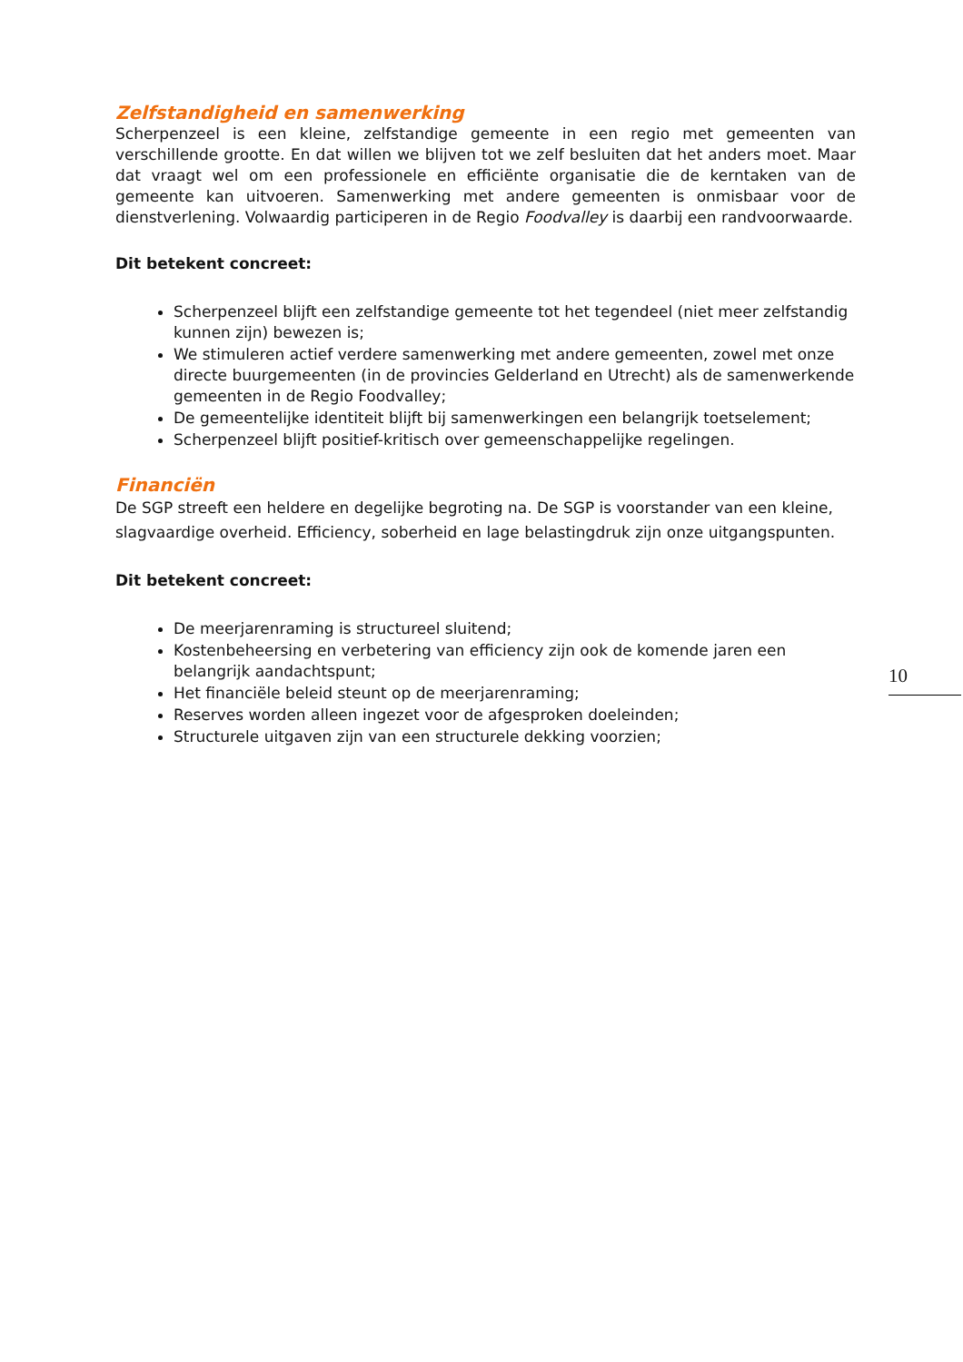Zelfstandigheid en samenwerking
Scherpenzeel is een kleine, zelfstandige gemeente in een regio met gemeenten van verschillende grootte. En dat willen we blijven tot we zelf besluiten dat het anders moet. Maar dat vraagt wel om een professionele en efficiënte organisatie die de kerntaken van de gemeente kan uitvoeren. Samenwerking met andere gemeenten is onmisbaar voor de dienstverlening. Volwaardig participeren in de Regio Foodvalley is daarbij een randvoorwaarde.
Dit betekent concreet:
Scherpenzeel blijft een zelfstandige gemeente tot het tegendeel (niet meer zelfstandig kunnen zijn) bewezen is;
We stimuleren actief verdere samenwerking met andere gemeenten, zowel met onze directe buurgemeenten (in de provincies Gelderland en Utrecht) als de samenwerkende gemeenten in de Regio Foodvalley;
De gemeentelijke identiteit blijft bij samenwerkingen een belangrijk toetselement;
Scherpenzeel blijft positief-kritisch over gemeenschappelijke regelingen.
Financiën
De SGP streeft een heldere en degelijke begroting na. De SGP is voorstander van een kleine, slagvaardige overheid. Efficiency, soberheid en lage belastingdruk zijn onze uitgangspunten.
Dit betekent concreet:
De meerjarenraming is structureel sluitend;
Kostenbeheersing en verbetering van efficiency zijn ook de komende jaren een belangrijk aandachtspunt;
Het financiële beleid steunt op de meerjarenraming;
Reserves worden alleen ingezet voor de afgesproken doeleinden;
Structurele uitgaven zijn van een structurele dekking voorzien;
10